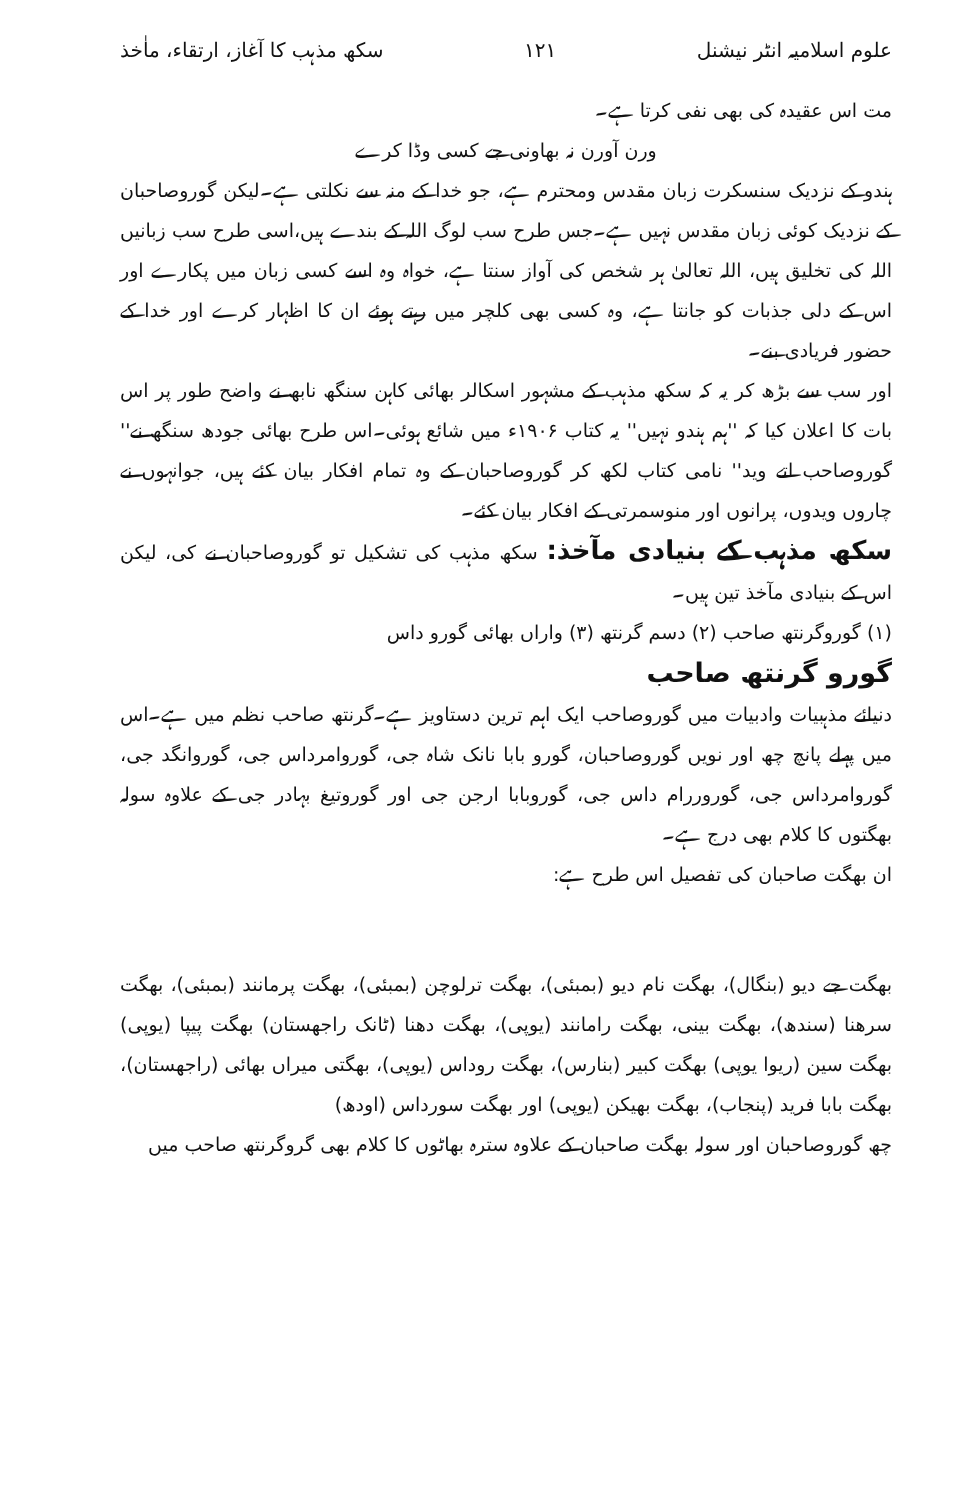علوم اسلامیہ انٹر نیشنل ۱۲۱ سکھ مذہب کا آغاز، ارتقاء، ماٰخذ
مت اس عقیدہ کی بھی نفی کرتا ہے۔
ورن آورن نہ بھاونی جے کسی وڈا کرے
ہندو کے نزدیک سنسکرت زبان مقدس ومحترم ہے، جو خدا کے منہ سے نکلتی ہے۔لیکن گوروصاحبان کے نزدیک کوئی زبان مقدس نہیں ہے۔جس طرح سب لوگ اللہ کے بندے ہیں،اسی طرح سب زبانیں اللہ کی تخلیق ہیں، اللہ تعالیٰ ہر شخص کی آواز سنتا ہے، خواہ وہ اسے کسی زبان میں پکارے اور اس کے دلی جذبات کو جانتا ہے، وہ کسی بھی کلچر میں رہتے ہوئے ان کا اظہار کرے اور خدا کے حضور فریادی بنے۔
اور سب سے بڑھ کر یہ کہ سکھ مذہب کے مشہور اسکالر بھائی کاہن سنگھ نابھ نے واضح طور پر اس بات کا اعلان کیا کہ ''ہم ہندو نہیں'' یہ کتاب ۱۹۰۶ء میں شائع ہوئی۔اس طرح بھائی جودھ سنگھ نے'' گوروصاحب اتے وید'' نامی کتاب لکھ کر گوروصاحبان کے وہ تمام افکار بیان کئے ہیں، جوانہوں نے چاروں ویدوں، پرانوں اور منوسمرتی کے افکار بیان کئے۔
سکھ مذہب کے بنیادی مآخذ: سکھ مذہب کی تشکیل تو گوروصاحبان نے کی، لیکن اس کے بنیادی مآخذ تین ہیں۔
(۱) گوروگرنتھ صاحب (۲) دسم گرنتھ (۳) واراں بھائی گورو داس
گورو گرنتھ صاحب
دنیائے مذہبیات وادبیات میں گوروصاحب ایک اہم ترین دستاویز ہے۔گرنتھ صاحب نظم میں ہے۔اس میں پہلے پانچ چھ اور نویں گوروصاحبان، گورو بابا نانک شاہ جی، گوروامرداس جی، گوروانگد جی، گوروامرداس جی، گوروررام داس جی، گوروبابا ارجن جی اور گوروتیغ بہادر جی کے علاوہ سولہ بھگتوں کا کلام بھی درج ہے۔
ان بھگت صاحبان کی تفصیل اس طرح ہے:
بھگت جے دیو (بنگال)، بھگت نام دیو (بمبئی)، بھگت ترلوچن (بمبئی)، بھگت پرمانند (بمبئی)، بھگت سرھنا (سندھ)، بھگت بینی، بھگت رامانند (یوپی)، بھگت دھنا (ٹانک راجھستان) بھگت پیپا (یوپی) بھگت سین (ریوا یوپی) بھگت کبیر (بنارس)، بھگت روداس (یوپی)، بھگتی میراں بھائی (راجھستان)، بھگت بابا فرید (پنجاب)، بھگت بھیکن (یوپی) اور بھگت سورداس (اودھ)
چھ گوروصاحبان اور سولہ بھگت صاحبان کے علاوہ سترہ بھاٹوں کا کلام بھی گروگرنتھ صاحب میں